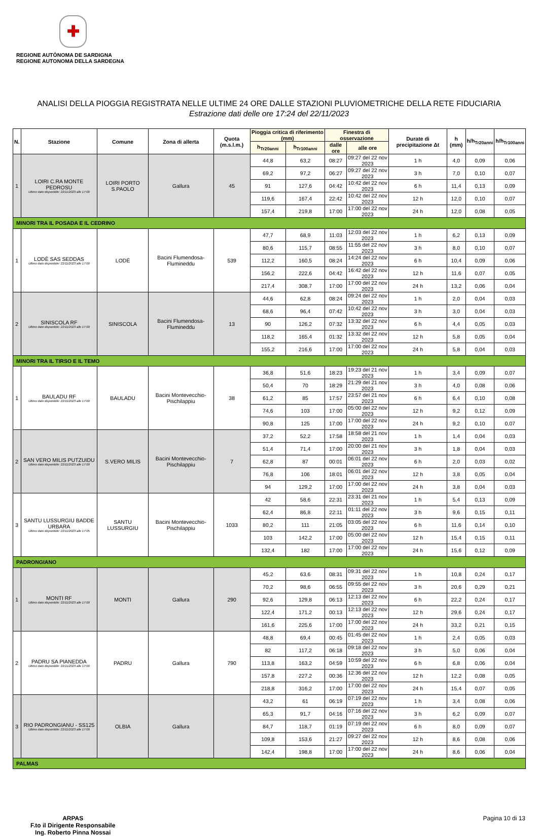✚
REGIONE AUTÒNOMA DE SARDIGNA
REGIONE AUTONOMA DELLA SARDEGNA
ANALISI DELLA PIOGGIA REGISTRATA NELLE ULTIME 24 ORE DALLE STAZIONI PLUVIOMETRICHE DELLA RETE FIDUCIARIA
Estrazione dati delle ore 17:24 del 22/11/2023
| N. | Stazione | Comune | Zona di allerta | Quota (m.s.l.m.) | Pioggia critica di riferimento (mm) | | Finestra di osservazione | | Durate di precipitazione Δt | h (mm) | h/h<sub>Tr20anni</sub> | h/h<sub>Tr100anni</sub> |
| --- | --- | --- | --- | --- | --- | --- | --- | --- | --- | --- | --- | --- |
| | | | | | h<sub>Tr20anni</sub> | h<sub>Tr100anni</sub> | dalle ore | alle ore | | | | |
| 1 | LOIRI C.RA MONTE PEDROSU Ultimo dato disponibile: 22/11/2023 alle 17:00 | LOIRI PORTO S.PAOLO | Gallura | 45 | 44,8 | 63,2 | 08:27 | 09:27 del 22 nov 2023 | 1 h | 4,0 | 0,09 | 0,06 |
| | | | | | 69,2 | 97,2 | 06:27 | 09:27 del 22 nov 2023 | 3 h | 7,0 | 0,10 | 0,07 |
| | | | | | 91 | 127,6 | 04:42 | 10:42 del 22 nov 2023 | 6 h | 11,4 | 0,13 | 0,09 |
| | | | | | 119,6 | 167,4 | 22:42 | 10:42 del 22 nov 2023 | 12 h | 12,0 | 0,10 | 0,07 |
| | | | | | 157,4 | 219,8 | 17:00 | 17:00 del 22 nov 2023 | 24 h | 12,0 | 0,08 | 0,05 |
| MINORI TRA IL POSADA E IL CEDRINO | | | | | | | | | | | | |
| 1 | LODÈ SAS SEDDAS Ultimo dato disponibile: 22/11/2023 alle 17:00 | LODÈ | Bacini Flumendosa-Flumineddu | 539 | 47,7 | 68,9 | 11:03 | 12:03 del 22 nov 2023 | 1 h | 6,2 | 0,13 | 0,09 |
| | | | | | 80,6 | 115,7 | 08:55 | 11:55 del 22 nov 2023 | 3 h | 8,0 | 0,10 | 0,07 |
| | | | | | 112,2 | 160,5 | 08:24 | 14:24 del 22 nov 2023 | 6 h | 10,4 | 0,09 | 0,06 |
| | | | | | 156,2 | 222,6 | 04:42 | 16:42 del 22 nov 2023 | 12 h | 11,6 | 0,07 | 0,05 |
| | | | | | 217,4 | 308,7 | 17:00 | 17:00 del 22 nov 2023 | 24 h | 13,2 | 0,06 | 0,04 |
| 2 | SINISCOLA RF Ultimo dato disponibile: 22/11/2023 alle 17:00 | SINISCOLA | Bacini Flumendosa-Flumineddu | 13 | 44,6 | 62,8 | 08:24 | 09:24 del 22 nov 2023 | 1 h | 2,0 | 0,04 | 0,03 |
| | | | | | 68,6 | 96,4 | 07:42 | 10:42 del 22 nov 2023 | 3 h | 3,0 | 0,04 | 0,03 |
| | | | | | 90 | 126,2 | 07:32 | 13:32 del 22 nov 2023 | 6 h | 4,4 | 0,05 | 0,03 |
| | | | | | 118,2 | 165,4 | 01:32 | 13:32 del 22 nov 2023 | 12 h | 5,8 | 0,05 | 0,04 |
| | | | | | 155,2 | 216,6 | 17:00 | 17:00 del 22 nov 2023 | 24 h | 5,8 | 0,04 | 0,03 |
| MINORI TRA IL TIRSO E IL TEMO | | | | | | | | | | | | |
| 1 | BAULADU RF Ultimo dato disponibile: 22/11/2023 alle 17:00 | BAULADU | Bacini Montevecchio-Pischilappiu | 38 | 36,8 | 51,6 | 18:23 | 19:23 del 21 nov 2023 | 1 h | 3,4 | 0,09 | 0,07 |
| | | | | | 50,4 | 70 | 18:29 | 21:29 del 21 nov 2023 | 3 h | 4,0 | 0,08 | 0,06 |
| | | | | | 61,2 | 85 | 17:57 | 23:57 del 21 nov 2023 | 6 h | 6,4 | 0,10 | 0,08 |
| | | | | | 74,6 | 103 | 17:00 | 05:00 del 22 nov 2023 | 12 h | 9,2 | 0,12 | 0,09 |
| | | | | | 90,8 | 125 | 17:00 | 17:00 del 22 nov 2023 | 24 h | 9,2 | 0,10 | 0,07 |
| 2 | SAN VERO MILIS PUTZUIDU Ultimo dato disponibile: 22/11/2023 alle 17:00 | S.VERO MILIS | Bacini Montevecchio-Pischilappiu | 7 | 37,2 | 52,2 | 17:58 | 18:58 del 21 nov 2023 | 1 h | 1,4 | 0,04 | 0,03 |
| | | | | | 51,4 | 71,4 | 17:00 | 20:00 del 21 nov 2023 | 3 h | 1,8 | 0,04 | 0,03 |
| | | | | | 62,8 | 87 | 00:01 | 06:01 del 22 nov 2023 | 6 h | 2,0 | 0,03 | 0,02 |
| | | | | | 76,8 | 106 | 18:01 | 06:01 del 22 nov 2023 | 12 h | 3,8 | 0,05 | 0,04 |
| | | | | | 94 | 129,2 | 17:00 | 17:00 del 22 nov 2023 | 24 h | 3,8 | 0,04 | 0,03 |
| 3 | SANTU LUSSURGIU BADDE URBARA Ultimo dato disponibile: 22/11/2023 alle 17:05 | SANTU LUSSURGIU | Bacini Montevecchio-Pischilappiu | 1033 | 42 | 58,6 | 22:31 | 23:31 del 21 nov 2023 | 1 h | 5,4 | 0,13 | 0,09 |
| | | | | | 62,4 | 86,8 | 22:11 | 01:11 del 22 nov 2023 | 3 h | 9,6 | 0,15 | 0,11 |
| | | | | | 80,2 | 111 | 21:05 | 03:05 del 22 nov 2023 | 6 h | 11,6 | 0,14 | 0,10 |
| | | | | | 103 | 142,2 | 17:00 | 05:00 del 22 nov 2023 | 12 h | 15,4 | 0,15 | 0,11 |
| | | | | | 132,4 | 182 | 17:00 | 17:00 del 22 nov 2023 | 24 h | 15,6 | 0,12 | 0,09 |
| PADRONGIANO | | | | | | | | | | | | |
| 1 | MONTI RF Ultimo dato disponibile: 22/11/2023 alle 17:00 | MONTI | Gallura | 290 | 45,2 | 63,6 | 08:31 | 09:31 del 22 nov 2023 | 1 h | 10,8 | 0,24 | 0,17 |
| | | | | | 70,2 | 98,6 | 06:55 | 09:55 del 22 nov 2023 | 3 h | 20,6 | 0,29 | 0,21 |
| | | | | | 92,6 | 129,8 | 06:13 | 12:13 del 22 nov 2023 | 6 h | 22,2 | 0,24 | 0,17 |
| | | | | | 122,4 | 171,2 | 00:13 | 12:13 del 22 nov 2023 | 12 h | 29,6 | 0,24 | 0,17 |
| | | | | | 161,6 | 225,6 | 17:00 | 17:00 del 22 nov 2023 | 24 h | 33,2 | 0,21 | 0,15 |
| 2 | PADRU SA PIANEDDA Ultimo dato disponibile: 22/11/2023 alle 17:00 | PADRU | Gallura | 790 | 48,8 | 69,4 | 00:45 | 01:45 del 22 nov 2023 | 1 h | 2,4 | 0,05 | 0,03 |
| | | | | | 82 | 117,2 | 06:18 | 09:18 del 22 nov 2023 | 3 h | 5,0 | 0,06 | 0,04 |
| | | | | | 113,8 | 163,2 | 04:59 | 10:59 del 22 nov 2023 | 6 h | 6,8 | 0,06 | 0,04 |
| | | | | | 157,8 | 227,2 | 00:36 | 12:36 del 22 nov 2023 | 12 h | 12,2 | 0,08 | 0,05 |
| | | | | | 218,8 | 316,2 | 17:00 | 17:00 del 22 nov 2023 | 24 h | 15,4 | 0,07 | 0,05 |
| 3 | RIO PADRONGIANU - SS125 Ultimo dato disponibile: 22/11/2023 alle 17:00 | OLBIA | Gallura | | 43,2 | 61 | 06:19 | 07:19 del 22 nov 2023 | 1 h | 3,4 | 0,08 | 0,06 |
| | | | | | 65,3 | 91,7 | 04:16 | 07:16 del 22 nov 2023 | 3 h | 6,2 | 0,09 | 0,07 |
| | | | | | 84,7 | 118,7 | 01:19 | 07:19 del 22 nov 2023 | 6 h | 8,0 | 0,09 | 0,07 |
| | | | | | 109,8 | 153,6 | 21:27 | 09:27 del 22 nov 2023 | 12 h | 8,6 | 0,08 | 0,06 |
| | | | | | 142,4 | 198,8 | 17:00 | 17:00 del 22 nov 2023 | 24 h | 8,6 | 0,06 | 0,04 |
| PALMAS | | | | | | | | | | | | |
ARPAS
F.to il Dirigente Responsabile
Ing. Roberto Pinna Nossai
Pagina 10 di 13